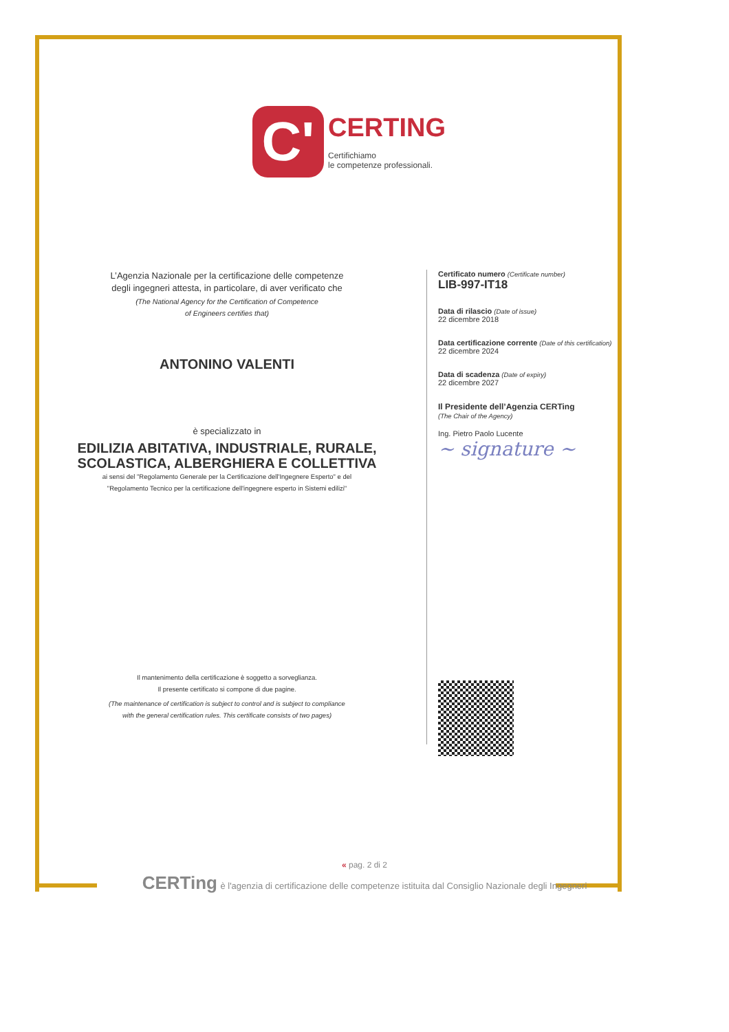C'
CERTING
Certifichiamo
le competenze professionali.
L’Agenzia Nazionale per la certificazione delle competenze
degli ingegneri attesta, in particolare, di aver verificato che
(The National Agency for the Certification of Competence
of Engineers certifies that)
ANTONINO VALENTI
è specializzato in
EDILIZIA ABITATIVA, INDUSTRIALE, RURALE, SCOLASTICA, ALBERGHIERA E COLLETTIVA
ai sensi del "Regolamento Generale per la Certificazione dell'Ingegnere Esperto" e del
"Regolamento Tecnico per la certificazione dell'ingegnere esperto in Sistemi edilizi"
Il mantenimento della certificazione è soggetto a sorveglianza.
Il presente certificato si compone di due pagine.
(The maintenance of certification is subject to control and is subject to compliance
with the general certification rules. This certificate consists of two pages)
Certificato numero (Certificate number)
LIB-997-IT18
Data di rilascio (Date of issue)
22 dicembre 2018
Data certificazione corrente (Date of this certification)
22 dicembre 2024
Data di scadenza (Date of expiry)
22 dicembre 2027
Il Presidente dell’Agenzia CERTing
(The Chair of the Agency)
Ing. Pietro Paolo Lucente
~ signature ~
« pag. 2 di 2
CERTing è l'agenzia di certificazione delle competenze istituita dal Consiglio Nazionale degli Ingegneri